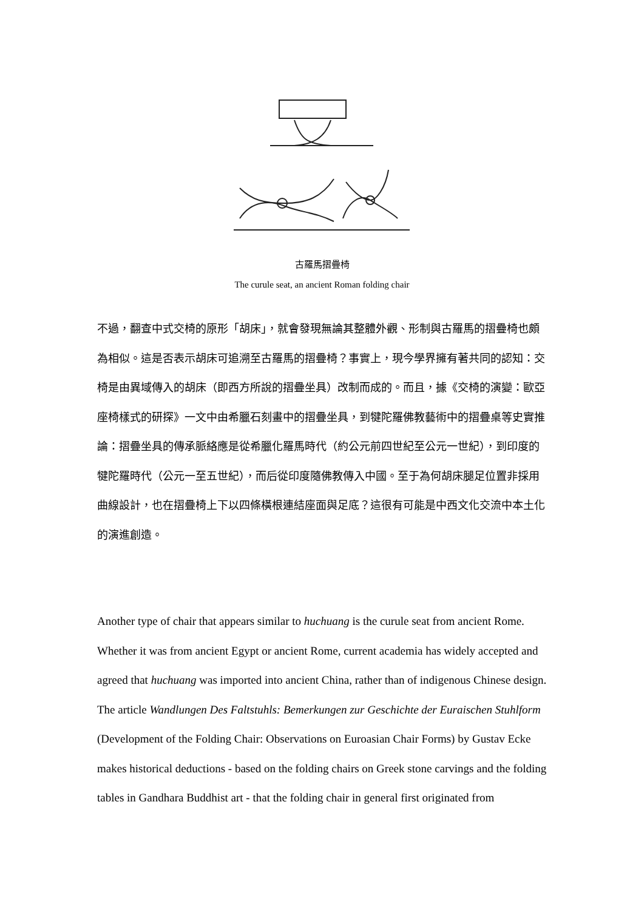古羅馬摺疊椅
The curule seat, an ancient Roman folding chair
不過，翻查中式交椅的原形「胡床」，就會發現無論其整體外觀、形制與古羅馬的摺疊椅也頗為相似。這是否表示胡床可追溯至古羅馬的摺疊椅？事實上，現今學界擁有著共同的認知：交椅是由異域傳入的胡床（即西方所說的摺疊坐具）改制而成的。而且，據《交椅的演變：歐亞座椅樣式的研探》一文中由希臘石刻畫中的摺疊坐具，到犍陀羅佛教藝術中的摺疊桌等史實推論：摺疊坐具的傳承脈絡應是從希臘化羅馬時代（約公元前四世紀至公元一世紀），到印度的犍陀羅時代（公元一至五世紀），而后從印度隨佛教傳入中國。至于為何胡床腿足位置非採用曲線設計，也在摺疊椅上下以四條橫根連結座面與足底？這很有可能是中西文化交流中本土化的演進創造。
Another type of chair that appears similar to huchuang is the curule seat from ancient Rome. Whether it was from ancient Egypt or ancient Rome, current academia has widely accepted and agreed that huchuang was imported into ancient China, rather than of indigenous Chinese design. The article Wandlungen Des Faltstuhls: Bemerkungen zur Geschichte der Euraischen Stuhlform (Development of the Folding Chair: Observations on Euroasian Chair Forms) by Gustav Ecke makes historical deductions - based on the folding chairs on Greek stone carvings and the folding tables in Gandhara Buddhist art - that the folding chair in general first originated from